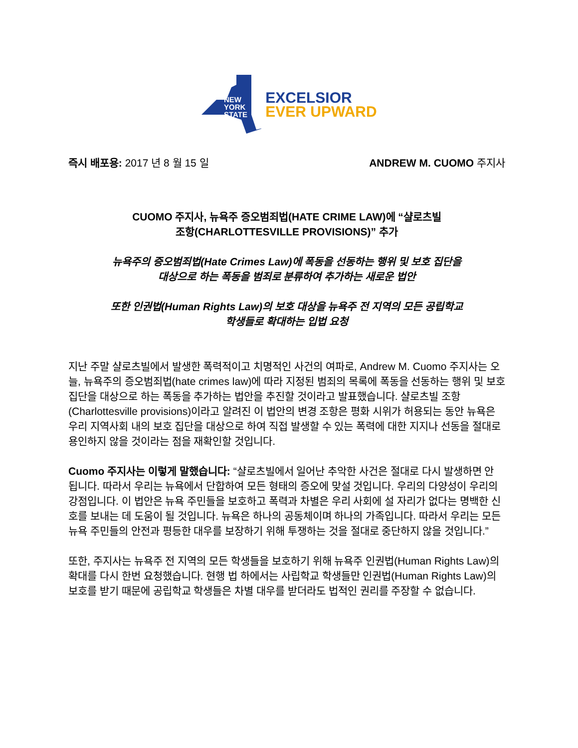NEW
YORK
STATE
EXCELSIOR
EVER UPWARD
즉시 배포용: 2017 년 8 월 15 일 ANDREW M. CUOMO 주지사
CUOMO 주지사, 뉴욕주 증오범죄법(HATE CRIME LAW)에 “샬로츠빌
조항(CHARLOTTESVILLE PROVISIONS)” 추가
뉴욕주의 증오범죄법(Hate Crimes Law)에 폭동을 선동하는 행위 및 보호 집단을
대상으로 하는 폭동을 범죄로 분류하여 추가하는 새로운 법안
또한 인권법(Human Rights Law)의 보호 대상을 뉴욕주 전 지역의 모든 공립학교
학생들로 확대하는 입법 요청
지난 주말 샬로츠빌에서 발생한 폭력적이고 치명적인 사건의 여파로, Andrew M. Cuomo 주지사는 오늘, 뉴욕주의 증오범죄법(hate crimes law)에 따라 지정된 범죄의 목록에 폭동을 선동하는 행위 및 보호 집단을 대상으로 하는 폭동을 추가하는 법안을 추진할 것이라고 발표했습니다. 샬로츠빌 조항(Charlottesville provisions)이라고 알려진 이 법안의 변경 조항은 평화 시위가 허용되는 동안 뉴욕은 우리 지역사회 내의 보호 집단을 대상으로 하여 직접 발생할 수 있는 폭력에 대한 지지나 선동을 절대로 용인하지 않을 것이라는 점을 재확인할 것입니다.
Cuomo 주지사는 이렇게 말했습니다: “샬로츠빌에서 일어난 추악한 사건은 절대로 다시 발생하면 안 됩니다. 따라서 우리는 뉴욕에서 단합하여 모든 형태의 증오에 맞설 것입니다. 우리의 다양성이 우리의 강점입니다. 이 법안은 뉴욕 주민들을 보호하고 폭력과 차별은 우리 사회에 설 자리가 없다는 명백한 신호를 보내는 데 도움이 될 것입니다. 뉴욕은 하나의 공동체이며 하나의 가족입니다. 따라서 우리는 모든 뉴욕 주민들의 안전과 평등한 대우를 보장하기 위해 투쟁하는 것을 절대로 중단하지 않을 것입니다.”
또한, 주지사는 뉴욕주 전 지역의 모든 학생들을 보호하기 위해 뉴욕주 인권법(Human Rights Law)의 확대를 다시 한번 요청했습니다. 현행 법 하에서는 사립학교 학생들만 인권법(Human Rights Law)의 보호를 받기 때문에 공립학교 학생들은 차별 대우를 받더라도 법적인 권리를 주장할 수 없습니다.